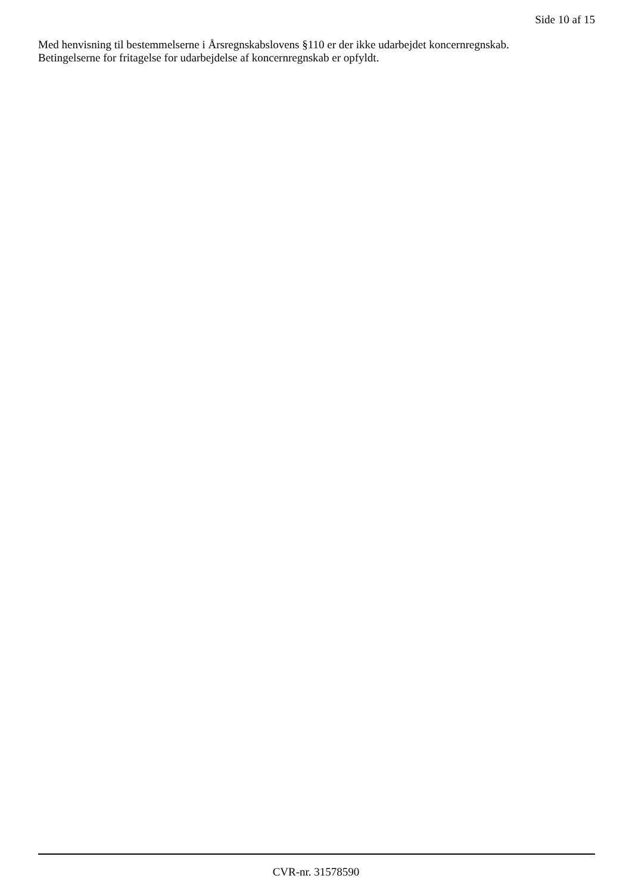Side 10 af 15
Med henvisning til bestemmelserne i Årsregnskabslovens §110 er der ikke udarbejdet koncernregnskab.
Betingelserne for fritagelse for udarbejdelse af koncernregnskab er opfyldt.
CVR-nr. 31578590